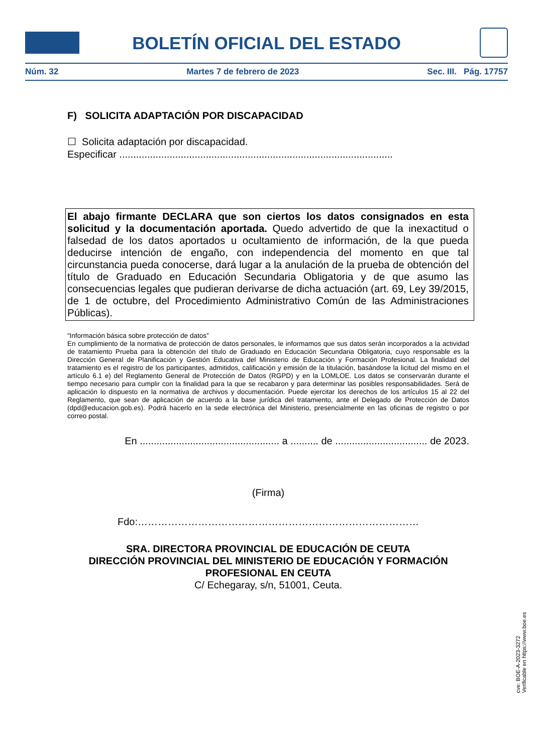BOLETÍN OFICIAL DEL ESTADO
Núm. 32 Martes 7 de febrero de 2023 Sec. III. Pág. 17757
F) SOLICITA ADAPTACIÓN POR DISCAPACIDAD
☐ Solicita adaptación por discapacidad.
Especificar ..................................................................................................
El abajo firmante DECLARA que son ciertos los datos consignados en esta solicitud y la documentación aportada. Quedo advertido de que la inexactitud o falsedad de los datos aportados u ocultamiento de información, de la que pueda deducirse intención de engaño, con independencia del momento en que tal circunstancia pueda conocerse, dará lugar a la anulación de la prueba de obtención del título de Graduado en Educación Secundaria Obligatoria y de que asumo las consecuencias legales que pudieran derivarse de dicha actuación (art. 69, Ley 39/2015, de 1 de octubre, del Procedimiento Administrativo Común de las Administraciones Públicas).
“Información básica sobre protección de datos”
En cumplimiento de la normativa de protección de datos personales, le informamos que sus datos serán incorporados a la actividad de tratamiento Prueba para la obtención del título de Graduado en Educación Secundaria Obligatoria, cuyo responsable es la Dirección General de Planificación y Gestión Educativa del Ministerio de Educación y Formación Profesional. La finalidad del tratamiento es el registro de los participantes, admitidos, calificación y emisión de la titulación, basándose la licitud del mismo en el artículo 6.1 e) del Reglamento General de Protección de Datos (RGPD) y en la LOMLOE. Los datos se conservarán durante el tiempo necesario para cumplir con la finalidad para la que se recabaron y para determinar las posibles responsabilidades. Será de aplicación lo dispuesto en la normativa de archivos y documentación. Puede ejercitar los derechos de los artículos 15 al 22 del Reglamento, que sean de aplicación de acuerdo a la base jurídica del tratamiento, ante el Delegado de Protección de Datos (dpd@educacion.gob.es). Podrá hacerlo en la sede electrónica del Ministerio, presencialmente en las oficinas de registro o por correo postal.
En .................................................. a .......... de ................................. de 2023.
(Firma)
Fdo:…………………………………………………………………………
SRA. DIRECTORA PROVINCIAL DE EDUCACIÓN DE CEUTA
DIRECCIÓN PROVINCIAL DEL MINISTERIO DE EDUCACIÓN Y FORMACIÓN PROFESIONAL EN CEUTA
C/ Echegaray, s/n, 51001, Ceuta.
cve: BOE-A-2023-3272
Verificable en https://www.boe.es